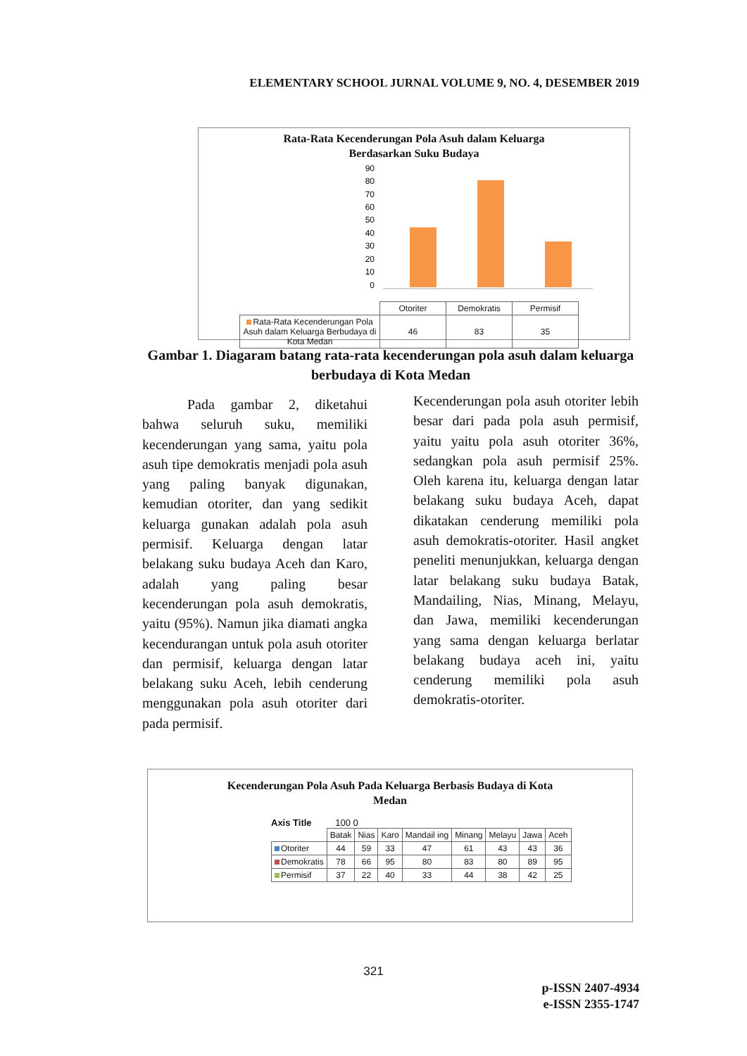ELEMENTARY SCHOOL JURNAL VOLUME 9, NO. 4, DESEMBER 2019
Rata-Rata Kecenderungan Pola Asuh dalam Keluarga
Berdasarkan Suku Budaya
90
80
70
60
50
40
30
20
10
0
| | Otoriter | Demokratis | Permisif |
| Rata-Rata Kecenderungan Pola Asuh dalam Keluarga Berbudaya di Kota Medan | 46 | 83 | 35 |
Gambar 1. Diagaram batang rata-rata kecenderungan pola asuh dalam keluarga berbudaya di Kota Medan
Pada gambar 2, diketahui bahwa seluruh suku, memiliki kecenderungan yang sama, yaitu pola asuh tipe demokratis menjadi pola asuh yang paling banyak digunakan, kemudian otoriter, dan yang sedikit keluarga gunakan adalah pola asuh permisif. Keluarga dengan latar belakang suku budaya Aceh dan Karo, adalah yang paling besar kecenderungan pola asuh demokratis, yaitu (95%). Namun jika diamati angka kecendurangan untuk pola asuh otoriter dan permisif, keluarga dengan latar belakang suku Aceh, lebih cenderung menggunakan pola asuh otoriter dari pada permisif.
Kecenderungan pola asuh otoriter lebih besar dari pada pola asuh permisif, yaitu yaitu pola asuh otoriter 36%, sedangkan pola asuh permisif 25%. Oleh karena itu, keluarga dengan latar belakang suku budaya Aceh, dapat dikatakan cenderung memiliki pola asuh demokratis-otoriter. Hasil angket peneliti menunjukkan, keluarga dengan latar belakang suku budaya Batak, Mandailing, Nias, Minang, Melayu, dan Jawa, memiliki kecenderungan yang sama dengan keluarga berlatar belakang budaya aceh ini, yaitu cenderung memiliki pola asuh demokratis-otoriter.
Kecenderungan Pola Asuh Pada Keluarga Berbasis Budaya di Kota
Medan
Axis Title 100 0
| | Batak | Nias | Karo | Mandail ing | Minang | Melayu | Jawa | Aceh |
| Otoriter | 44 | 59 | 33 | 47 | 61 | 43 | 43 | 36 |
| Demokratis | 78 | 66 | 95 | 80 | 83 | 80 | 89 | 95 |
| Permisif | 37 | 22 | 40 | 33 | 44 | 38 | 42 | 25 |
321
p-ISSN 2407-4934
e-ISSN 2355-1747